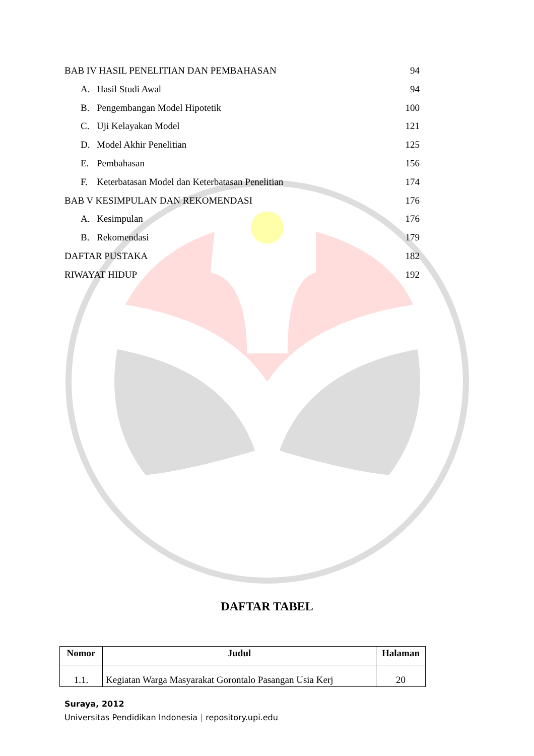BAB IV HASIL PENELITIAN DAN PEMBAHASAN 94
A. Hasil Studi Awal 94
B. Pengembangan Model Hipotetik 100
C. Uji Kelayakan Model 121
D. Model Akhir Penelitian 125
E. Pembahasan 156
F. Keterbatasan Model dan Keterbatasan Penelitian 174
BAB V KESIMPULAN DAN REKOMENDASI 176
A. Kesimpulan 176
B. Rekomendasi 179
DAFTAR PUSTAKA 182
RIWAYAT HIDUP 192
DAFTAR TABEL
| Nomor | Judul | Halaman |
| --- | --- | --- |
| 1.1. | Kegiatan Warga Masyarakat Gorontalo Pasangan Usia Kerj | 20 |
Suraya, 2012
Universitas Pendidikan Indonesia | repository.upi.edu